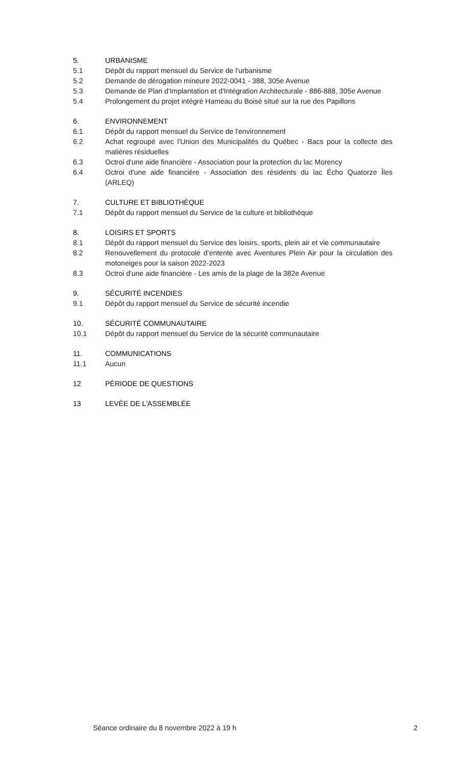5. URBANISME
5.1 Dépôt du rapport mensuel du Service de l'urbanisme
5.2 Demande de dérogation mineure 2022-0041 - 388, 305e Avenue
5.3 Demande de Plan d'Implantation et d'Intégration Architecturale - 886-888, 305e Avenue
5.4 Prolongement du projet intégré Hameau du Boisé situé sur la rue des Papillons
6. ENVIRONNEMENT
6.1 Dépôt du rapport mensuel du Service de l'environnement
6.2 Achat regroupé avec l'Union des Municipalités du Québec - Bacs pour la collecte des matières résiduelles
6.3 Octroi d'une aide financière - Association pour la protection du lac Morency
6.4 Octroi d'une aide financière - Association des résidents du lac Écho Quatorze Îles (ARLEQ)
7. CULTURE ET BIBLIOTHÈQUE
7.1 Dépôt du rapport mensuel du Service de la culture et bibliothèque
8. LOISIRS ET SPORTS
8.1 Dépôt du rapport mensuel du Service des loisirs, sports, plein air et vie communautaire
8.2 Renouvellement du protocole d’entente avec Aventures Plein Air pour la circulation des motoneiges pour la saison 2022-2023
8.3 Octroi d'une aide financière - Les amis de la plage de la 382e Avenue
9. SÉCURITÉ INCENDIES
9.1 Dépôt du rapport mensuel du Service de sécurité incendie
10. SÉCURITÉ COMMUNAUTAIRE
10.1 Dépôt du rapport mensuel du Service de la sécurité communautaire
11. COMMUNICATIONS
11.1 Aucun
12 PÉRIODE DE QUESTIONS
13 LEVÉE DE L'ASSEMBLÉE
Séance ordinaire du 8 novembre 2022 à 19 h 2